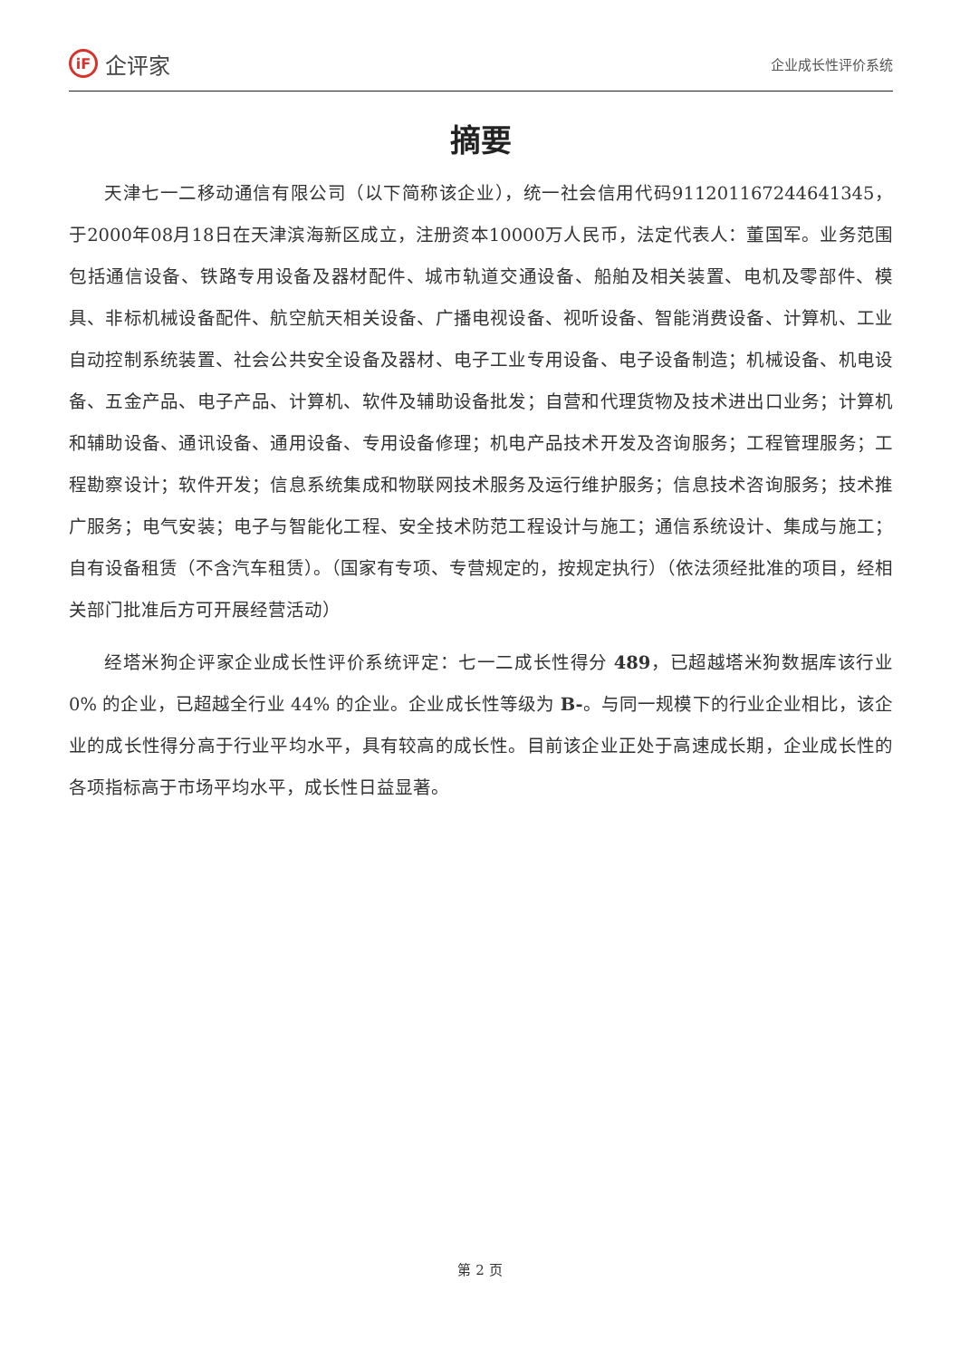iF 企评家
企业成长性评价系统
摘要
天津七一二移动通信有限公司（以下简称该企业），统一社会信用代码911201167244641345，于2000年08月18日在天津滨海新区成立，注册资本10000万人民币，法定代表人：董国军。业务范围包括通信设备、铁路专用设备及器材配件、城市轨道交通设备、船舶及相关装置、电机及零部件、模具、非标机械设备配件、航空航天相关设备、广播电视设备、视听设备、智能消费设备、计算机、工业自动控制系统装置、社会公共安全设备及器材、电子工业专用设备、电子设备制造；机械设备、机电设备、五金产品、电子产品、计算机、软件及辅助设备批发；自营和代理货物及技术进出口业务；计算机和辅助设备、通讯设备、通用设备、专用设备修理；机电产品技术开发及咨询服务；工程管理服务；工程勘察设计；软件开发；信息系统集成和物联网技术服务及运行维护服务；信息技术咨询服务；技术推广服务；电气安装；电子与智能化工程、安全技术防范工程设计与施工；通信系统设计、集成与施工；自有设备租赁（不含汽车租赁）。（国家有专项、专营规定的，按规定执行）（依法须经批准的项目，经相关部门批准后方可开展经营活动）
经塔米狗企评家企业成长性评价系统评定：七一二成长性得分 489，已超越塔米狗数据库该行业 0% 的企业，已超越全行业 44% 的企业。企业成长性等级为 B-。与同一规模下的行业企业相比，该企业的成长性得分高于行业平均水平，具有较高的成长性。目前该企业正处于高速成长期，企业成长性的各项指标高于市场平均水平，成长性日益显著。
第 2 页